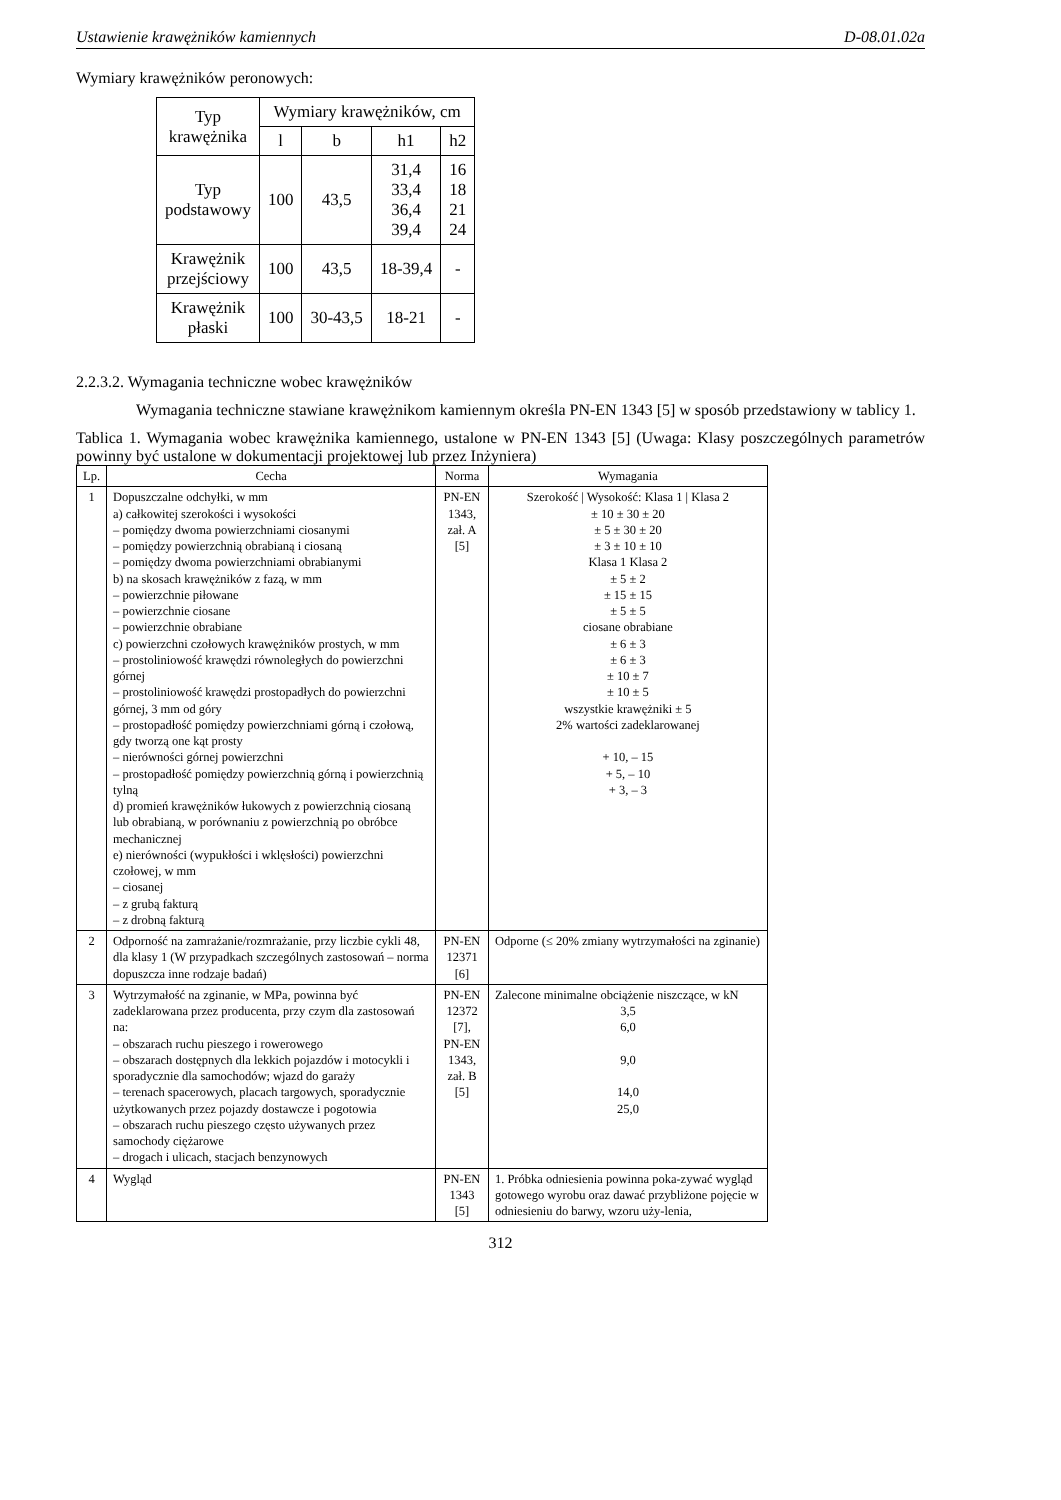Ustawienie krawężników kamiennych D-08.01.02a
Wymiary krawężników peronowych:
| Typ krawężnika | Wymiary krawężników, cm | | | |
| --- | --- | --- | --- | --- |
| | l | b | h1 | h2 |
| Typ podstawowy | 100 | 43,5 | 31,4 33,4 36,4 39,4 | 16 18 21 24 |
| Krawężnik przejściowy | 100 | 43,5 | 18-39,4 | - |
| Krawężnik płaski | 100 | 30-43,5 | 18-21 | - |
2.2.3.2. Wymagania techniczne wobec krawężników
Wymagania techniczne stawiane krawężnikom kamiennym określa PN-EN 1343 [5] w sposób przedstawiony w tablicy 1.
Tablica 1. Wymagania wobec krawężnika kamiennego, ustalone w PN-EN 1343 [5] (Uwaga: Klasy poszczególnych parametrów powinny być ustalone w dokumentacji projektowej lub przez Inżyniera)
| Lp. | Cecha | Norma | Wymagania |
| --- | --- | --- | --- |
| 1 | Dopuszczalne odchyłki, w mm a) całkowitej szerokości i wysokości – pomiędzy dwoma powierzchniami ciosanymi – pomiędzy powierzchnią obrabianą i ciosaną – pomiędzy dwoma powierzchniami obrabianymi b) na skosach krawężników z fazą, w mm – powierzchnie piłowane – powierzchnie ciosane – powierzchnie obrabiane c) powierzchni czołowych krawężników prostych, w mm – prostoliniowość krawędzi równoległych do powierzchni górnej – prostoliniowość krawędzi prostopadłych do powierzchni górnej, 3 mm od góry – prostopadłość pomiędzy powierzchniami górną i czołową, gdy tworzą one kąt prosty – nierówności górnej powierzchni – prostopadłość pomiędzy powierzchnią górną i powierzchnią tylną d) promień krawężników łukowych z powierzchnią ciosaną lub obrabianą, w porównaniu z powierzchnią po obróbce mechanicznej e) nierówności (wypukłości i wklęsłości) powierzchni czołowej, w mm – ciosanej – z grubą fakturą – z drobną fakturą | PN-EN 1343, zał. A [5] | Szerokość / Wysokość: Klasa 1 / Klasa 2 ± 10 ± 30 ± 20 ± 5 ± 30 ± 20 ± 3 ± 10 ± 10 Klasa 1 Klasa 2 ± 5 ± 2 ± 15 ± 15 ± 5 ± 5 ciosane obrabiane ± 6 ± 3 ± 6 ± 3 ± 10 ± 7 ± 10 ± 5 wszystkie krawężniki ± 5 2% wartości zadeklarowanej + 10, – 15 + 5, – 10 + 3, – 3 |
| 2 | Odporność na zamrażanie/rozmrażanie, przy liczbie cykli 48, dla klasy 1 (W przypadkach szczególnych zastosowań – norma dopuszcza inne rodzaje badań) | PN-EN 12371 [6] | Odporne (≤ 20% zmiany wytrzymałości na zginanie) |
| 3 | Wytrzymałość na zginanie, w MPa, powinna być zadeklarowana przez producenta, przy czym dla zastosowań na: – obszarach ruchu pieszego i rowerowego – obszarach dostępnych dla lekkich pojazdów i motocykli i sporadycznie dla samochodów; wjazd do garaży – terenach spacerowych, placach targowych, sporadycznie użytkowanych przez pojazdy dostawcze i pogotowia – obszarach ruchu pieszego często używanych przez samochody ciężarowe – drogach i ulicach, stacjach benzynowych | PN-EN 12372 [7], PN-EN 1343, zał. B [5] | Zalecone minimalne obciążenie niszczące, w kN 3,5 6,0 9,0 14,0 25,0 |
| 4 | Wygląd | PN-EN 1343 [5] | 1. Próbka odniesienia powinna poka-zywać wygląd gotowego wyrobu oraz dawać przybliżone pojęcie w odniesieniu do barwy, wzoru uży-lenia, |
312